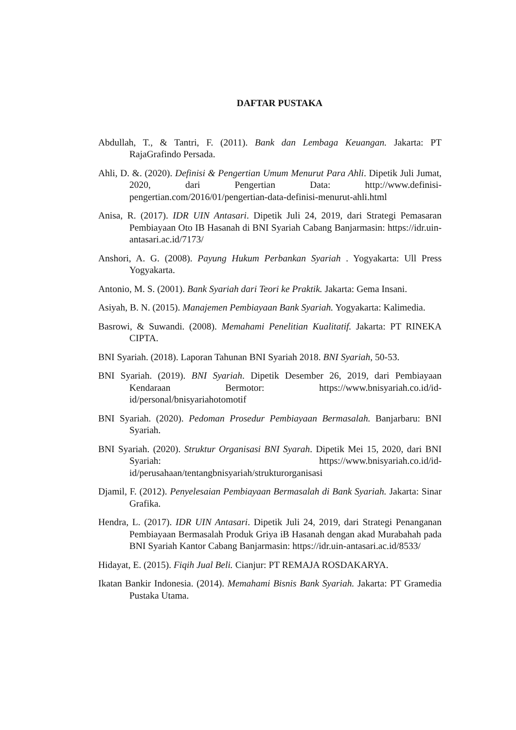DAFTAR PUSTAKA
Abdullah, T., & Tantri, F. (2011). Bank dan Lembaga Keuangan. Jakarta: PT RajaGrafindo Persada.
Ahli, D. &. (2020). Definisi & Pengertian Umum Menurut Para Ahli. Dipetik Juli Jumat, 2020, dari Pengertian Data: http://www.definisi-pengertian.com/2016/01/pengertian-data-definisi-menurut-ahli.html
Anisa, R. (2017). IDR UIN Antasari. Dipetik Juli 24, 2019, dari Strategi Pemasaran Pembiayaan Oto IB Hasanah di BNI Syariah Cabang Banjarmasin: https://idr.uin-antasari.ac.id/7173/
Anshori, A. G. (2008). Payung Hukum Perbankan Syariah . Yogyakarta: Ull Press Yogyakarta.
Antonio, M. S. (2001). Bank Syariah dari Teori ke Praktik. Jakarta: Gema Insani.
Asiyah, B. N. (2015). Manajemen Pembiayaan Bank Syariah. Yogyakarta: Kalimedia.
Basrowi, & Suwandi. (2008). Memahami Penelitian Kualitatif. Jakarta: PT RINEKA CIPTA.
BNI Syariah. (2018). Laporan Tahunan BNI Syariah 2018. BNI Syariah, 50-53.
BNI Syariah. (2019). BNI Syariah. Dipetik Desember 26, 2019, dari Pembiayaan Kendaraan Bermotor: https://www.bnisyariah.co.id/id-id/personal/bnisyariahotomotif
BNI Syariah. (2020). Pedoman Prosedur Pembiayaan Bermasalah. Banjarbaru: BNI Syariah.
BNI Syariah. (2020). Struktur Organisasi BNI Syarah. Dipetik Mei 15, 2020, dari BNI Syariah: https://www.bnisyariah.co.id/id-id/perusahaan/tentangbnisyariah/strukturorganisasi
Djamil, F. (2012). Penyelesaian Pembiayaan Bermasalah di Bank Syariah. Jakarta: Sinar Grafika.
Hendra, L. (2017). IDR UIN Antasari. Dipetik Juli 24, 2019, dari Strategi Penanganan Pembiayaan Bermasalah Produk Griya iB Hasanah dengan akad Murabahah pada BNI Syariah Kantor Cabang Banjarmasin: https://idr.uin-antasari.ac.id/8533/
Hidayat, E. (2015). Fiqih Jual Beli. Cianjur: PT REMAJA ROSDAKARYA.
Ikatan Bankir Indonesia. (2014). Memahami Bisnis Bank Syariah. Jakarta: PT Gramedia Pustaka Utama.